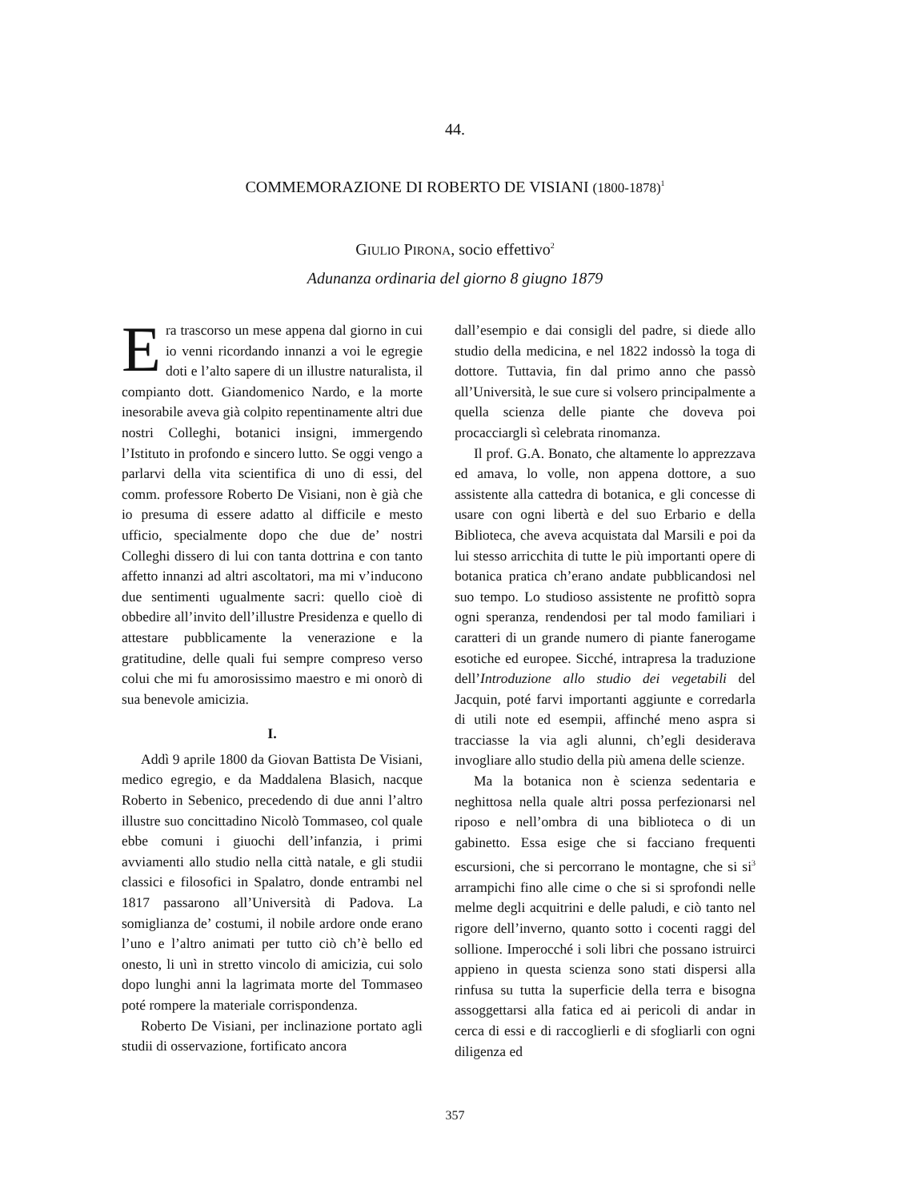44.
COMMEMORAZIONE DI ROBERTO DE VISIANI (1800-1878)<sup>1</sup>
GIULIO PIRONA, socio effettivo<sup>2</sup>
Adunanza ordinaria del giorno 8 giugno 1879
Era trascorso un mese appena dal giorno in cui io venni ricordando innanzi a voi le egregie doti e l’alto sapere di un illustre naturalista, il compianto dott. Giandomenico Nardo, e la morte inesorabile aveva già colpito repentinamente altri due nostri Colleghi, botanici insigni, immergendo l’Istituto in profondo e sincero lutto. Se oggi vengo a parlarvi della vita scientifica di uno di essi, del comm. professore Roberto De Visiani, non è già che io presuma di essere adatto al difficile e mesto ufficio, specialmente dopo che due de’ nostri Colleghi dissero di lui con tanta dottrina e con tanto affetto innanzi ad altri ascoltatori, ma mi v’inducono due sentimenti ugualmente sacri: quello cioè di obbedire all’invito dell’illustre Presidenza e quello di attestare pubblicamente la venerazione e la gratitudine, delle quali fui sempre compreso verso colui che mi fu amorosissimo maestro e mi onorò di sua benevole amicizia.
I.
Addì 9 aprile 1800 da Giovan Battista De Visiani, medico egregio, e da Maddalena Blasich, nacque Roberto in Sebenico, precedendo di due anni l’altro illustre suo concittadino Nicolò Tommaseo, col quale ebbe comuni i giuochi dell’infanzia, i primi avviamenti allo studio nella città natale, e gli studii classici e filosofici in Spalatro, donde entrambi nel 1817 passarono all’Università di Padova. La somiglianza de’ costumi, il nobile ardore onde erano l’uno e l’altro animati per tutto ciò ch’è bello ed onesto, li unì in stretto vincolo di amicizia, cui solo dopo lunghi anni la lagrimata morte del Tommaseo poté rompere la materiale corrispondenza.
Roberto De Visiani, per inclinazione portato agli studii di osservazione, fortificato ancora
dall’esempio e dai consigli del padre, si diede allo studio della medicina, e nel 1822 indossò la toga di dottore. Tuttavia, fin dal primo anno che passò all’Università, le sue cure si volsero principalmente a quella scienza delle piante che doveva poi procacciargli sì celebrata rinomanza.
Il prof. G.A. Bonato, che altamente lo apprezzava ed amava, lo volle, non appena dottore, a suo assistente alla cattedra di botanica, e gli concesse di usare con ogni libertà e del suo Erbario e della Biblioteca, che aveva acquistata dal Marsili e poi da lui stesso arricchita di tutte le più importanti opere di botanica pratica ch’erano andate pubblicandosi nel suo tempo. Lo studioso assistente ne profittò sopra ogni speranza, rendendosi per tal modo familiari i caratteri di un grande numero di piante fanerogame esotiche ed europee. Sicché, intrapresa la traduzione dell’Introduzione allo studio dei vegetabili del Jacquin, poté farvi importanti aggiunte e corredarla di utili note ed esempii, affinché meno aspra si tracciasse la via agli alunni, ch’egli desiderava invogliare allo studio della più amena delle scienze.
Ma la botanica non è scienza sedentaria e neghittosa nella quale altri possa perfezionarsi nel riposo e nell’ombra di una biblioteca o di un gabinetto. Essa esige che si facciano frequenti escursioni, che si percorrano le montagne, che si si<sup>3</sup> arrampichi fino alle cime o che si si sprofondi nelle melme degli acquitrini e delle paludi, e ciò tanto nel rigore dell’inverno, quanto sotto i cocenti raggi del sollione. Imperocché i soli libri che possano istruirci appieno in questa scienza sono stati dispersi alla rinfusa su tutta la superficie della terra e bisogna assoggettarsi alla fatica ed ai pericoli di andar in cerca di essi e di raccoglierli e di sfogliarli con ogni diligenza ed
357